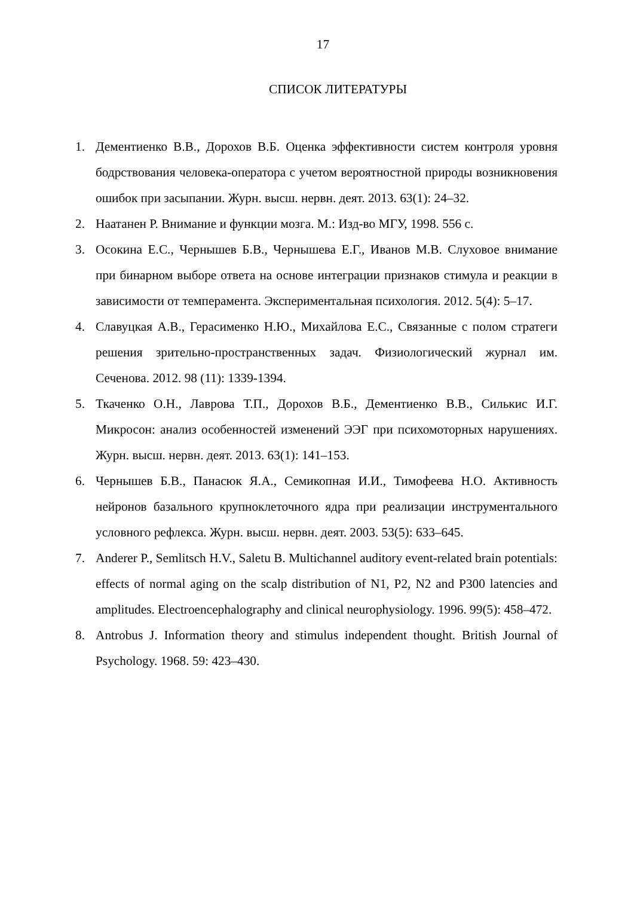17
СПИСОК ЛИТЕРАТУРЫ
1. Дементиенко В.В., Дорохов В.Б. Оценка эффективности систем контроля уровня бодрствования человека-оператора с учетом вероятностной природы возникновения ошибок при засыпании. Журн. высш. нервн. деят. 2013. 63(1): 24–32.
2. Наатанен Р. Внимание и функции мозга. М.: Изд-во МГУ, 1998. 556 с.
3. Осокина Е.С., Чернышев Б.В., Чернышева Е.Г., Иванов М.В. Слуховое внимание при бинарном выборе ответа на основе интеграции признаков стимула и реакции в зависимости от темперамента. Экспериментальная психология. 2012. 5(4): 5–17.
4. Славуцкая А.В., Герасименко Н.Ю., Михайлова Е.С., Связанные с полом стратеги решения зрительно-пространственных задач. Физиологический журнал им. Сеченова. 2012. 98 (11): 1339-1394.
5. Ткаченко О.Н., Лаврова Т.П., Дорохов В.Б., Дементиенко В.В., Силькис И.Г. Микросон: анализ особенностей изменений ЭЭГ при психомоторных нарушениях. Журн. высш. нервн. деят. 2013. 63(1): 141–153.
6. Чернышев Б.В., Панасюк Я.А., Семикопная И.И., Тимофеева Н.О. Активность нейронов базального крупноклеточного ядра при реализации инструментального условного рефлекса. Журн. высш. нервн. деят. 2003. 53(5): 633–645.
7. Anderer P., Semlitsch H.V., Saletu B. Multichannel auditory event-related brain potentials: effects of normal aging on the scalp distribution of N1, P2, N2 and P300 latencies and amplitudes. Electroencephalography and clinical neurophysiology. 1996. 99(5): 458–472.
8. Antrobus J. Information theory and stimulus independent thought. British Journal of Psychology. 1968. 59: 423–430.